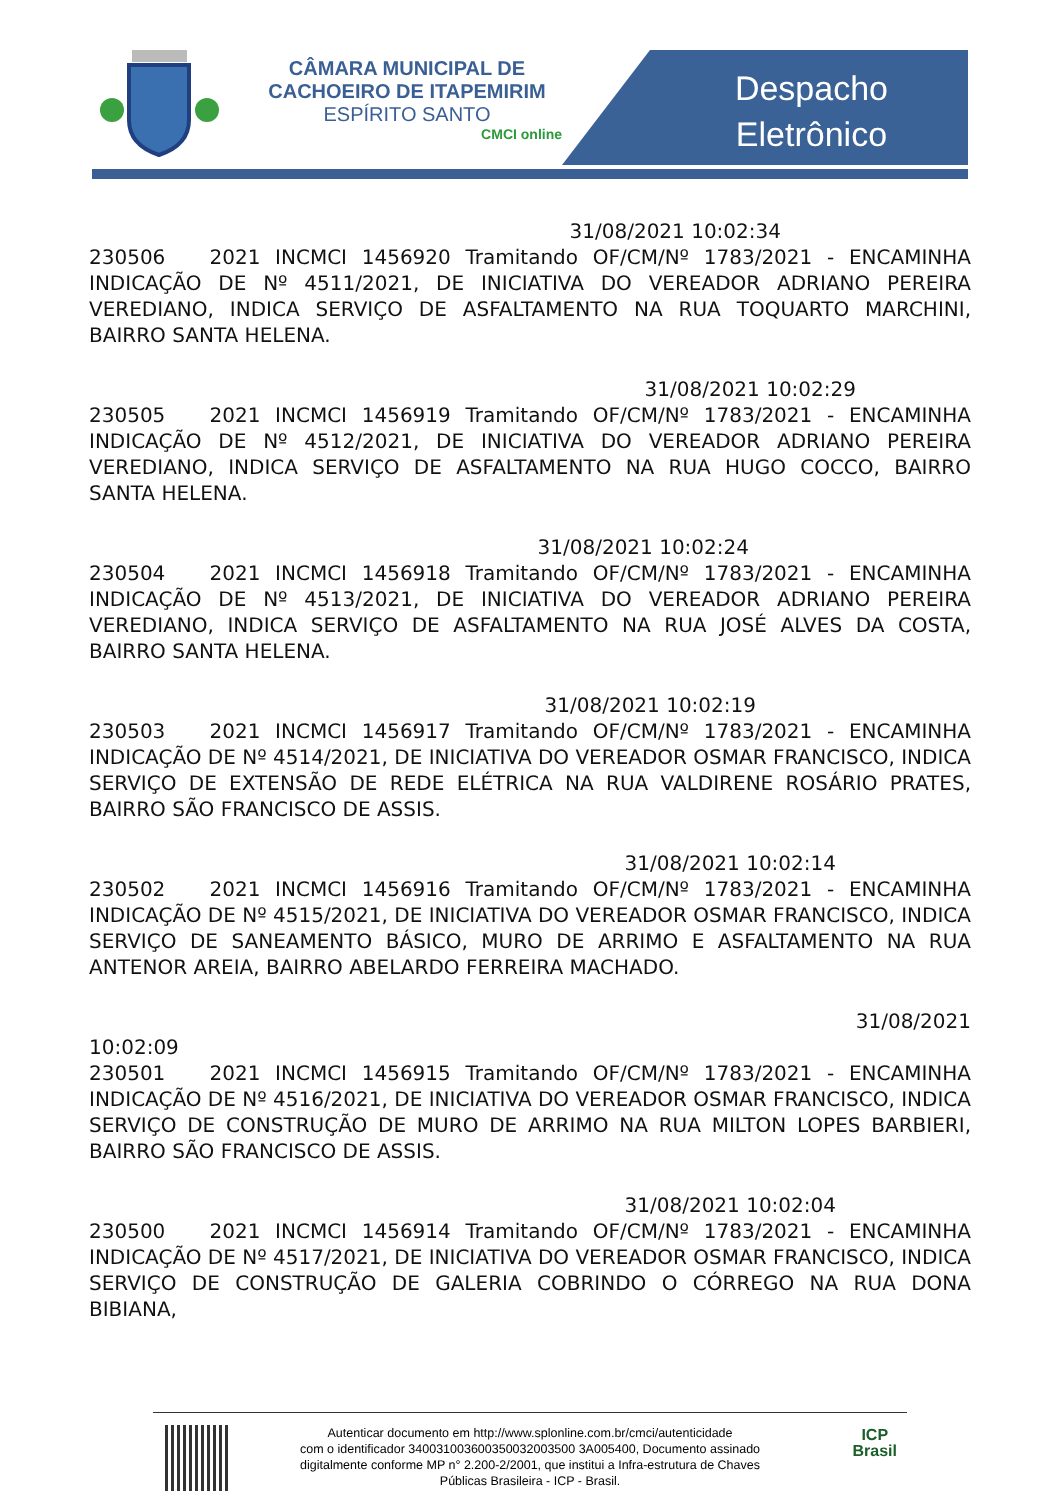CÂMARA MUNICIPAL DE
CACHOEIRO DE ITAPEMIRIM
ESPÍRITO SANTO
CMCI online
Despacho
Eletrônico
31/08/2021 10:02:34
230506 2021 INCMCI 1456920 Tramitando OF/CM/Nº 1783/2021 - ENCAMINHA INDICAÇÃO DE Nº 4511/2021, DE INICIATIVA DO VEREADOR ADRIANO PEREIRA VEREDIANO, INDICA SERVIÇO DE ASFALTAMENTO NA RUA TOQUARTO MARCHINI, BAIRRO SANTA HELENA.
31/08/2021 10:02:29
230505 2021 INCMCI 1456919 Tramitando OF/CM/Nº 1783/2021 - ENCAMINHA INDICAÇÃO DE Nº 4512/2021, DE INICIATIVA DO VEREADOR ADRIANO PEREIRA VEREDIANO, INDICA SERVIÇO DE ASFALTAMENTO NA RUA HUGO COCCO, BAIRRO SANTA HELENA.
31/08/2021 10:02:24
230504 2021 INCMCI 1456918 Tramitando OF/CM/Nº 1783/2021 - ENCAMINHA INDICAÇÃO DE Nº 4513/2021, DE INICIATIVA DO VEREADOR ADRIANO PEREIRA VEREDIANO, INDICA SERVIÇO DE ASFALTAMENTO NA RUA JOSÉ ALVES DA COSTA, BAIRRO SANTA HELENA.
31/08/2021 10:02:19
230503 2021 INCMCI 1456917 Tramitando OF/CM/Nº 1783/2021 - ENCAMINHA INDICAÇÃO DE Nº 4514/2021, DE INICIATIVA DO VEREADOR OSMAR FRANCISCO, INDICA SERVIÇO DE EXTENSÃO DE REDE ELÉTRICA NA RUA VALDIRENE ROSÁRIO PRATES, BAIRRO SÃO FRANCISCO DE ASSIS.
31/08/2021 10:02:14
230502 2021 INCMCI 1456916 Tramitando OF/CM/Nº 1783/2021 - ENCAMINHA INDICAÇÃO DE Nº 4515/2021, DE INICIATIVA DO VEREADOR OSMAR FRANCISCO, INDICA SERVIÇO DE SANEAMENTO BÁSICO, MURO DE ARRIMO E ASFALTAMENTO NA RUA ANTENOR AREIA, BAIRRO ABELARDO FERREIRA MACHADO.
31/08/2021
10:02:09
230501 2021 INCMCI 1456915 Tramitando OF/CM/Nº 1783/2021 - ENCAMINHA INDICAÇÃO DE Nº 4516/2021, DE INICIATIVA DO VEREADOR OSMAR FRANCISCO, INDICA SERVIÇO DE CONSTRUÇÃO DE MURO DE ARRIMO NA RUA MILTON LOPES BARBIERI, BAIRRO SÃO FRANCISCO DE ASSIS.
31/08/2021 10:02:04
230500 2021 INCMCI 1456914 Tramitando OF/CM/Nº 1783/2021 - ENCAMINHA INDICAÇÃO DE Nº 4517/2021, DE INICIATIVA DO VEREADOR OSMAR FRANCISCO, INDICA SERVIÇO DE CONSTRUÇÃO DE GALERIA COBRINDO O CÓRREGO NA RUA DONA BIBIANA,
Autenticar documento em http://www.splonline.com.br/cmci/autenticidade
com o identificador 340031003600350032003500 3A005400, Documento assinado
digitalmente conforme MP n° 2.200-2/2001, que institui a Infra-estrutura de Chaves
Públicas Brasileira - ICP - Brasil.
ICP
Brasil